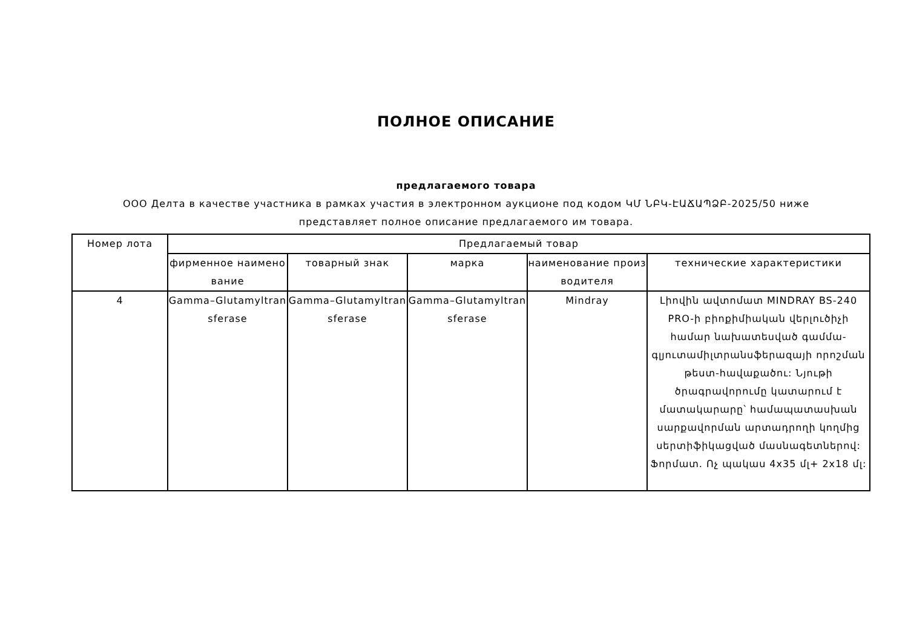ПОЛНОЕ ОПИСАНИЕ
предлагаемого товара
ООО Делта в качестве участника в рамках участия в электронном аукционе под кодом ԿՄ ՆԲԿ-ԷԱՃԱՊՁԲ-2025/50 ниже
представляет полное описание предлагаемого им товара.
| Номер лота | Предлагаемый товар | | | | |
| --- | --- | --- | --- | --- | --- |
| | фирменное наименование | товарный знак | марка | наименование производителя | технические характеристики |
| 4 | Gamma–Glutamyltransferase | Gamma–Glutamyltransferase | Gamma–Glutamyltransferase | Mindray | Լիովին ավտոմատ MINDRAY BS-240 PRO-ի բիոքիմիական վերլուծիչի համար նախատեսված գամմա-գլյուտամիլտրանսֆերազայի որոշման թեստ-հավաքածու: Նյութի ծրագրավորումը կատարում է մատակարարը՝ համապատասխան սարքավորման արտադրողի կողմից սերտիֆիկացված մասնագետներով: Ֆորմատ. Ոչ պակաս 4x35 մլ+ 2x18 մլ: |